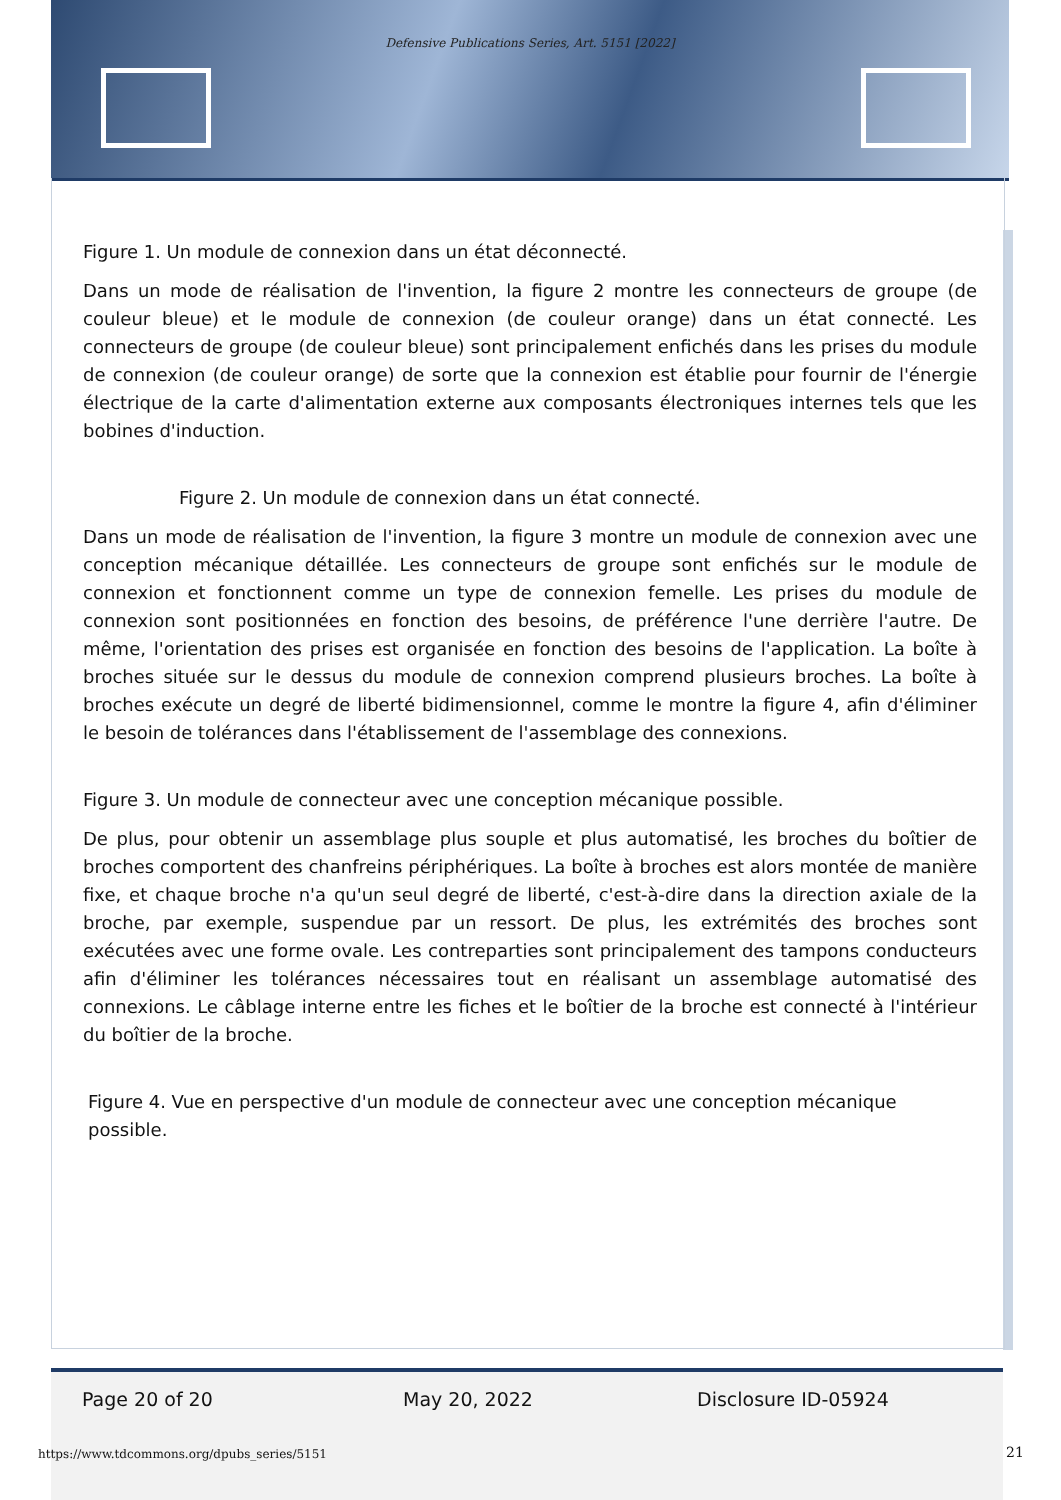Defensive Publications Series, Art. 5151 [2022]
Figure 1. Un module de connexion dans un état déconnecté.
Dans un mode de réalisation de l'invention, la figure 2 montre les connecteurs de groupe (de couleur bleue) et le module de connexion (de couleur orange) dans un état connecté. Les connecteurs de groupe (de couleur bleue) sont principalement enfichés dans les prises du module de connexion (de couleur orange) de sorte que la connexion est établie pour fournir de l'énergie électrique de la carte d'alimentation externe aux composants électroniques internes tels que les bobines d'induction.
Figure 2. Un module de connexion dans un état connecté.
Dans un mode de réalisation de l'invention, la figure 3 montre un module de connexion avec une conception mécanique détaillée. Les connecteurs de groupe sont enfichés sur le module de connexion et fonctionnent comme un type de connexion femelle. Les prises du module de connexion sont positionnées en fonction des besoins, de préférence l'une derrière l'autre. De même, l'orientation des prises est organisée en fonction des besoins de l'application. La boîte à broches située sur le dessus du module de connexion comprend plusieurs broches. La boîte à broches exécute un degré de liberté bidimensionnel, comme le montre la figure 4, afin d'éliminer le besoin de tolérances dans l'établissement de l'assemblage des connexions.
Figure 3. Un module de connecteur avec une conception mécanique possible.
De plus, pour obtenir un assemblage plus souple et plus automatisé, les broches du boîtier de broches comportent des chanfreins périphériques. La boîte à broches est alors montée de manière fixe, et chaque broche n'a qu'un seul degré de liberté, c'est-à-dire dans la direction axiale de la broche, par exemple, suspendue par un ressort. De plus, les extrémités des broches sont exécutées avec une forme ovale. Les contreparties sont principalement des tampons conducteurs afin d'éliminer les tolérances nécessaires tout en réalisant un assemblage automatisé des connexions. Le câblage interne entre les fiches et le boîtier de la broche est connecté à l'intérieur du boîtier de la broche.
Figure 4. Vue en perspective d'un module de connecteur avec une conception mécanique possible.
Page 20 of 20 May 20, 2022 Disclosure ID-05924
https://www.tdcommons.org/dpubs_series/5151
21